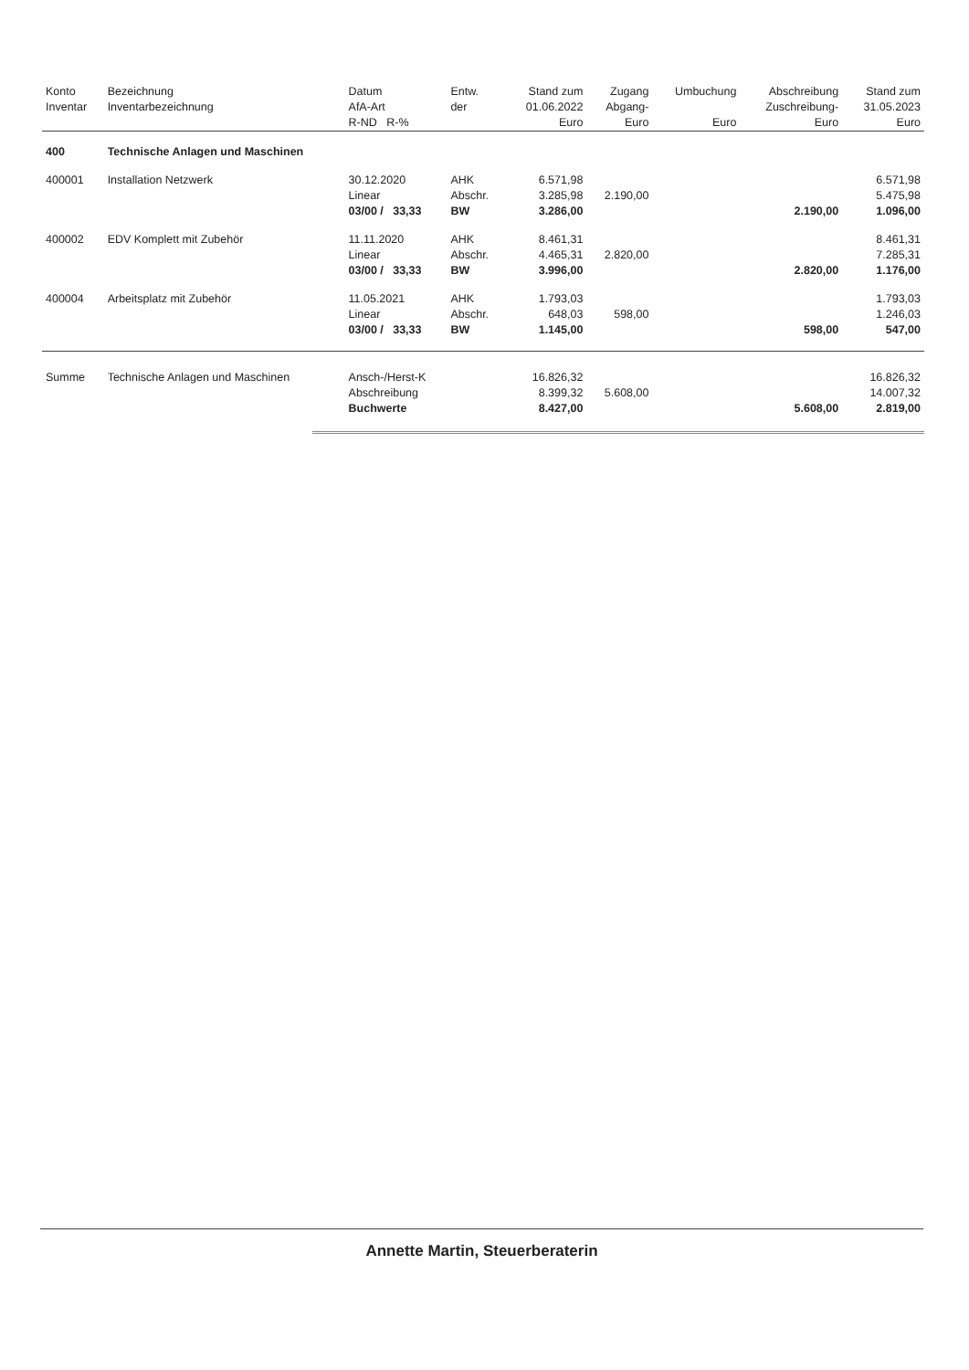| Konto Inventar | Bezeichnung Inventarbezeichnung | Datum AfA-Art R-ND R-% | Entw. der | Stand zum 01.06.2022 Euro | Zugang Abgang- Euro | Umbuchung Euro | Abschreibung Zuschreibung- Euro | Stand zum 31.05.2023 Euro |
| --- | --- | --- | --- | --- | --- | --- | --- | --- |
| 400 | Technische Anlagen und Maschinen | | | | | | | |
| 400001 | Installation Netzwerk | 30.12.2020 Linear 03/00 / 33,33 | AHK Abschr. BW | 6.571,98 3.285,98 3.286,00 | 2.190,00 | | 2.190,00 | 6.571,98 5.475,98 1.096,00 |
| 400002 | EDV Komplett mit Zubehör | 11.11.2020 Linear 03/00 / 33,33 | AHK Abschr. BW | 8.461,31 4.465,31 3.996,00 | 2.820,00 | | 2.820,00 | 8.461,31 7.285,31 1.176,00 |
| 400004 | Arbeitsplatz mit Zubehör | 11.05.2021 Linear 03/00 / 33,33 | AHK Abschr. BW | 1.793,03 648,03 1.145,00 | 598,00 | | 598,00 | 1.793,03 1.246,03 547,00 |
| Summe | Technische Anlagen und Maschinen | Ansch-/Herst-K Abschreibung Buchwerte | | 16.826,32 8.399,32 8.427,00 | 5.608,00 | | 5.608,00 | 16.826,32 14.007,32 2.819,00 |
Annette Martin, Steuerberaterin